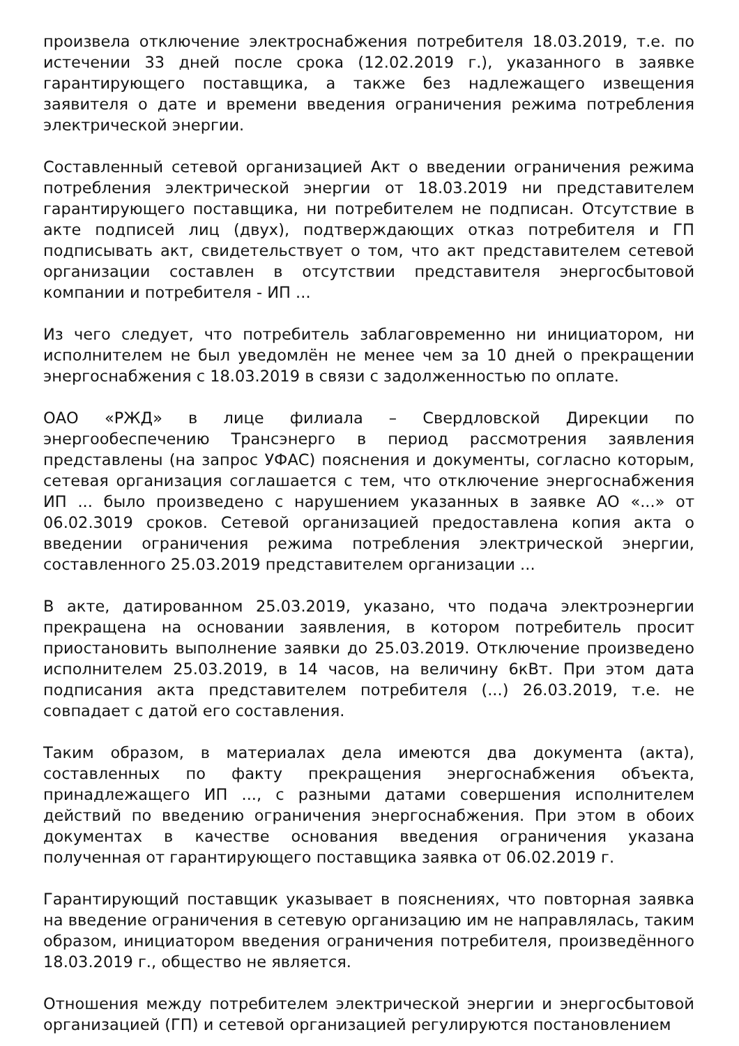произвела отключение электроснабжения потребителя 18.03.2019, т.е. по истечении 33 дней после срока (12.02.2019 г.), указанного в заявке гарантирующего поставщика, а также без надлежащего извещения заявителя о дате и времени введения ограничения режима потребления электрической энергии.
Составленный сетевой организацией Акт о введении ограничения режима потребления электрической энергии от 18.03.2019 ни представителем гарантирующего поставщика, ни потребителем не подписан. Отсутствие в акте подписей лиц (двух), подтверждающих отказ потребителя и ГП подписывать акт, свидетельствует о том, что акт представителем сетевой организации составлен в отсутствии представителя энергосбытовой компании и потребителя - ИП ...
Из чего следует, что потребитель заблаговременно ни инициатором, ни исполнителем не был уведомлён не менее чем за 10 дней о прекращении энергоснабжения с 18.03.2019 в связи с задолженностью по оплате.
ОАО «РЖД» в лице филиала – Свердловской Дирекции по энергообеспечению Трансэнерго в период рассмотрения заявления представлены (на запрос УФАС) пояснения и документы, согласно которым, сетевая организация соглашается с тем, что отключение энергоснабжения ИП ... было произведено с нарушением указанных в заявке АО «...» от 06.02.3019 сроков. Сетевой организацией предоставлена копия акта о введении ограничения режима потребления электрической энергии, составленного 25.03.2019 представителем организации ...
В акте, датированном 25.03.2019, указано, что подача электроэнергии прекращена на основании заявления, в котором потребитель просит приостановить выполнение заявки до 25.03.2019. Отключение произведено исполнителем 25.03.2019, в 14 часов, на величину 6кВт. При этом дата подписания акта представителем потребителя (...) 26.03.2019, т.е. не совпадает с датой его составления.
Таким образом, в материалах дела имеются два документа (акта), составленных по факту прекращения энергоснабжения объекта, принадлежащего ИП ..., с разными датами совершения исполнителем действий по введению ограничения энергоснабжения. При этом в обоих документах в качестве основания введения ограничения указана полученная от гарантирующего поставщика заявка от 06.02.2019 г.
Гарантирующий поставщик указывает в пояснениях, что повторная заявка на введение ограничения в сетевую организацию им не направлялась, таким образом, инициатором введения ограничения потребителя, произведённого 18.03.2019 г., общество не является.
Отношения между потребителем электрической энергии и энергосбытовой организацией (ГП) и сетевой организацией регулируются постановлением